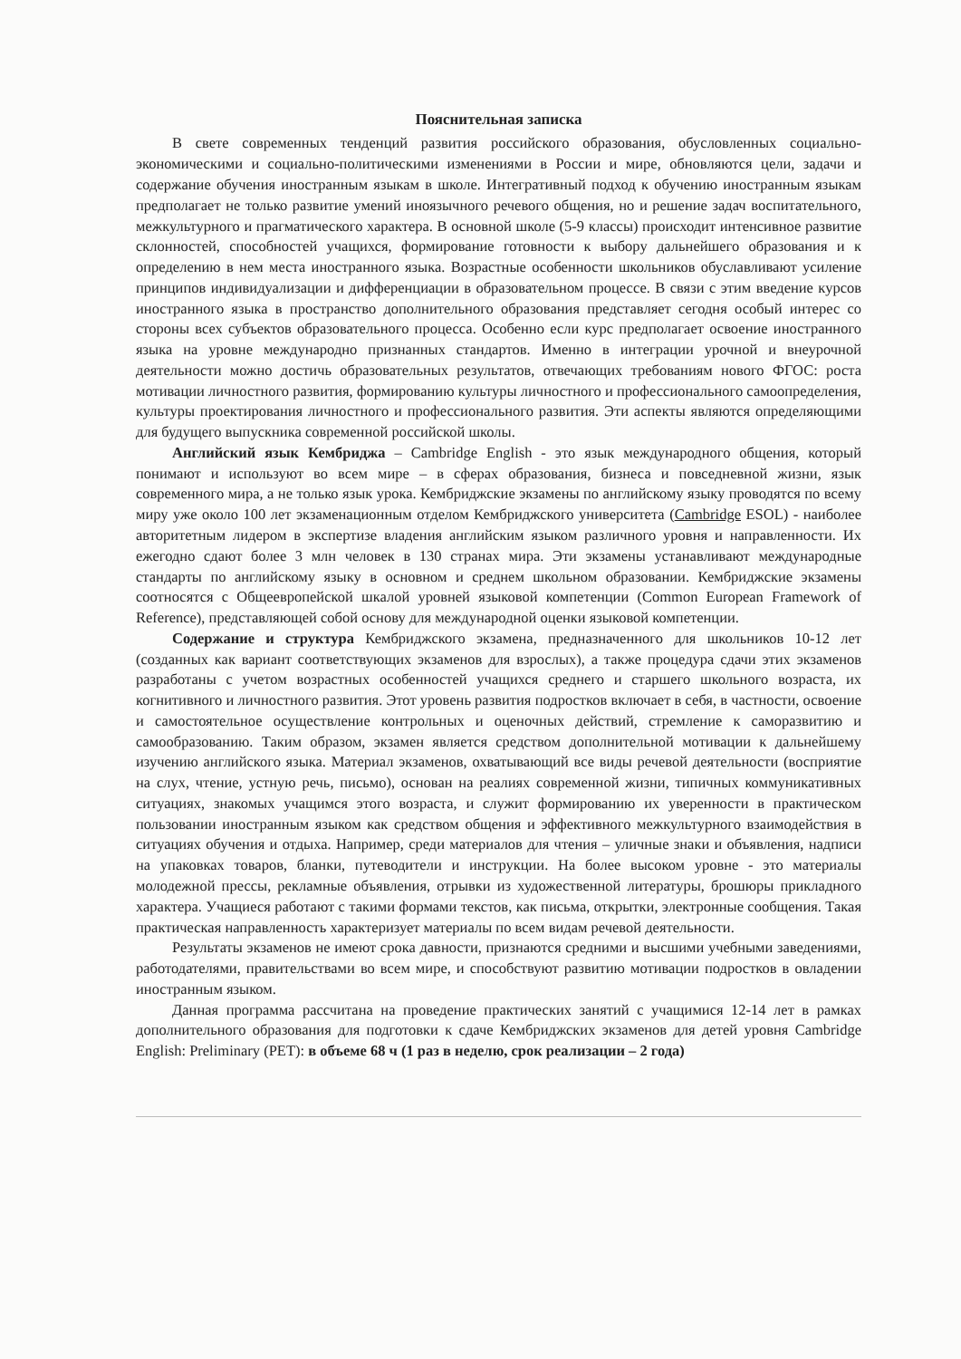Пояснительная записка
В свете современных тенденций развития российского образования, обусловленных социально-экономическими и социально-политическими изменениями в России и мире, обновляются цели, задачи и содержание обучения иностранным языкам в школе. Интегративный подход к обучению иностранным языкам предполагает не только развитие умений иноязычного речевого общения, но и решение задач воспитательного, межкультурного и прагматического характера. В основной школе (5-9 классы) происходит интенсивное развитие склонностей, способностей учащихся, формирование готовности к выбору дальнейшего образования и к определению в нем места иностранного языка. Возрастные особенности школьников обуславливают усиление принципов индивидуализации и дифференциации в образовательном процессе. В связи с этим введение курсов иностранного языка в пространство дополнительного образования представляет сегодня особый интерес со стороны всех субъектов образовательного процесса. Особенно если курс предполагает освоение иностранного языка на уровне международно признанных стандартов. Именно в интеграции урочной и внеурочной деятельности можно достичь образовательных результатов, отвечающих требованиям нового ФГОС: роста мотивации личностного развития, формированию культуры личностного и профессионального самоопределения, культуры проектирования личностного и профессионального развития. Эти аспекты являются определяющими для будущего выпускника современной российской школы.
Английский язык Кембриджа – Cambridge English - это язык международного общения, который понимают и используют во всем мире – в сферах образования, бизнеса и повседневной жизни, язык современного мира, а не только язык урока. Кембриджские экзамены по английскому языку проводятся по всему миру уже около 100 лет экзаменационным отделом Кембриджского университета (Cambridge ESOL) - наиболее авторитетным лидером в экспертизе владения английским языком различного уровня и направленности. Их ежегодно сдают более 3 млн человек в 130 странах мира. Эти экзамены устанавливают международные стандарты по английскому языку в основном и среднем школьном образовании. Кембриджские экзамены соотносятся с Общеевропейской шкалой уровней языковой компетенции (Common European Framework of Reference), представляющей собой основу для международной оценки языковой компетенции.
Содержание и структура Кембриджского экзамена, предназначенного для школьников 10-12 лет (созданных как вариант соответствующих экзаменов для взрослых), а также процедура сдачи этих экзаменов разработаны с учетом возрастных особенностей учащихся среднего и старшего школьного возраста, их когнитивного и личностного развития. Этот уровень развития подростков включает в себя, в частности, освоение и самостоятельное осуществление контрольных и оценочных действий, стремление к саморазвитию и самообразованию. Таким образом, экзамен является средством дополнительной мотивации к дальнейшему изучению английского языка. Материал экзаменов, охватывающий все виды речевой деятельности (восприятие на слух, чтение, устную речь, письмо), основан на реалиях современной жизни, типичных коммуникативных ситуациях, знакомых учащимся этого возраста, и служит формированию их уверенности в практическом пользовании иностранным языком как средством общения и эффективного межкультурного взаимодействия в ситуациях обучения и отдыха. Например, среди материалов для чтения – уличные знаки и объявления, надписи на упаковках товаров, бланки, путеводители и инструкции. На более высоком уровне - это материалы молодежной прессы, рекламные объявления, отрывки из художественной литературы, брошюры прикладного характера. Учащиеся работают с такими формами текстов, как письма, открытки, электронные сообщения. Такая практическая направленность характеризует материалы по всем видам речевой деятельности.
Результаты экзаменов не имеют срока давности, признаются средними и высшими учебными заведениями, работодателями, правительствами во всем мире, и способствуют развитию мотивации подростков в овладении иностранным языком.
Данная программа рассчитана на проведение практических занятий с учащимися 12-14 лет в рамках дополнительного образования для подготовки к сдаче Кембриджских экзаменов для детей уровня Cambridge English: Preliminary (PET): в объеме 68 ч (1 раз в неделю, срок реализации – 2 года)